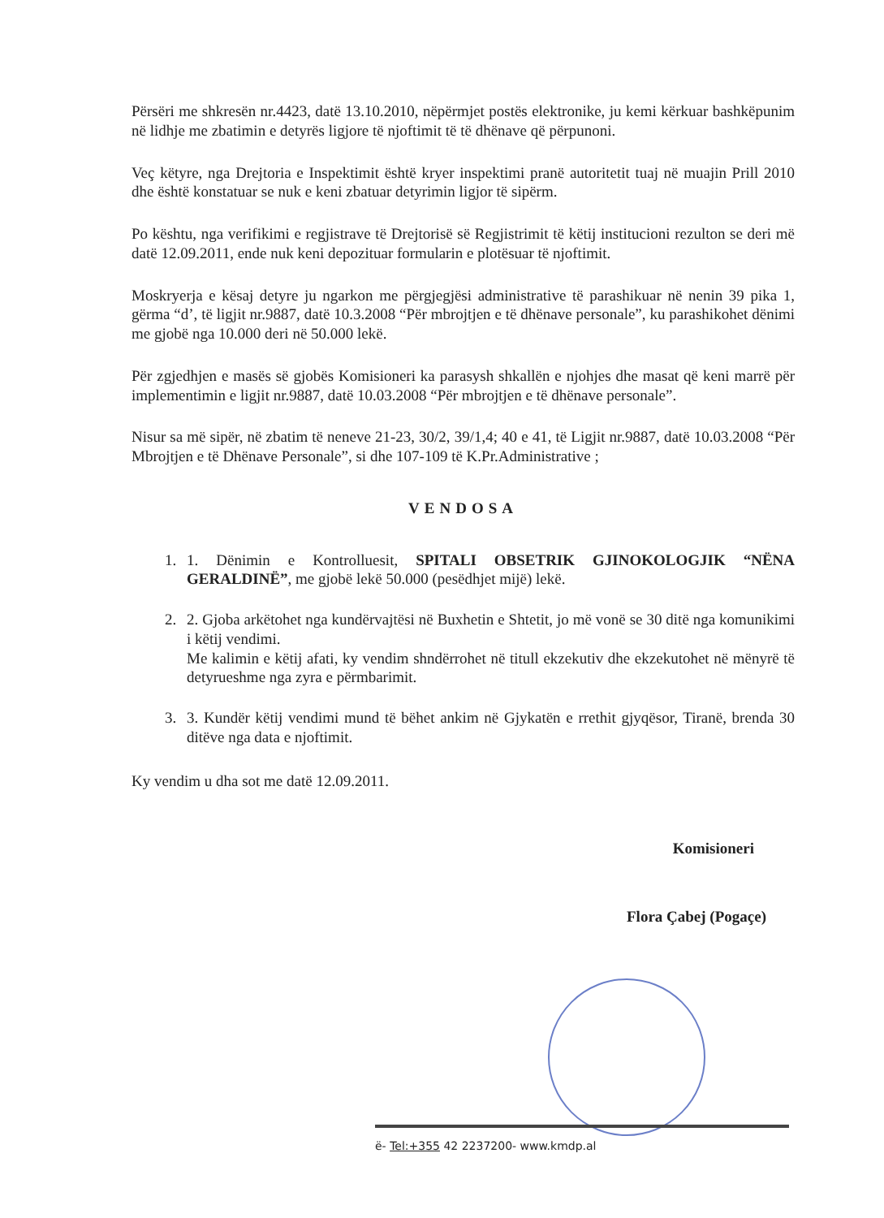Përsëri me shkresën nr.4423, datë 13.10.2010, nëpërmjet postës elektronike, ju kemi kërkuar bashkëpunim në lidhje me zbatimin e detyrës ligjore të njoftimit të të dhënave që përpunoni.
Veç këtyre, nga Drejtoria e Inspektimit është kryer inspektimi pranë autoritetit tuaj në muajin Prill 2010 dhe është konstatuar se nuk e keni zbatuar detyrimin ligjor të sipërm.
Po kështu, nga verifikimi e regjistrave të Drejtorisë së Regjistrimit të këtij institucioni rezulton se deri më datë 12.09.2011, ende nuk keni depozituar formularin e plotësuar të njoftimit.
Moskryerja e kësaj detyre ju ngarkon me përgjegjësi administrative të parashikuar në nenin 39 pika 1, gërma “d’, të ligjit nr.9887, datë 10.3.2008 “Për mbrojtjen e të dhënave personale”, ku parashikohet dënimi me gjobë nga 10.000 deri në 50.000 lekë.
Për zgjedhjen e masës së gjobës Komisioneri ka parasysh shkallën e njohjes dhe masat që keni marrë për implementimin e ligjit nr.9887, datë 10.03.2008 “Për mbrojtjen e të dhënave personale”.
Nisur sa më sipër, në zbatim të neneve 21-23, 30/2, 39/1,4; 40 e 41, të Ligjit nr.9887, datë 10.03.2008 “Për Mbrojtjen e të Dhënave Personale”, si dhe 107-109 të K.Pr.Administrative ;
VENDOSA
1. 1. Dënimin e Kontrolluesit, SPITALI OBSETRIK GJINOKOLOGJIK “NËNA GERALDINË”, me gjobë lekë 50.000 (pesëdhjet mijë) lekë.
2. 2. Gjoba arkëtohet nga kundërvajtësi në Buxhetin e Shtetit, jo më vonë se 30 ditë nga komunikimi i këtij vendimi.
Me kalimin e këtij afati, ky vendim shndërrohet në titull ekzekutiv dhe ekzekutohet në mënyrë të detyrueshme nga zyra e përmbarimit.
3. 3. Kundër këtij vendimi mund të bëhet ankim në Gjykatën e rrethit gjyqësor, Tiranë, brenda 30 ditëve nga data e njoftimit.
Ky vendim u dha sot me datë 12.09.2011.
Komisioneri
Flora Çabej (Pogaçe)
ë- Tel:+355 42 2237200- www.kmdp.al